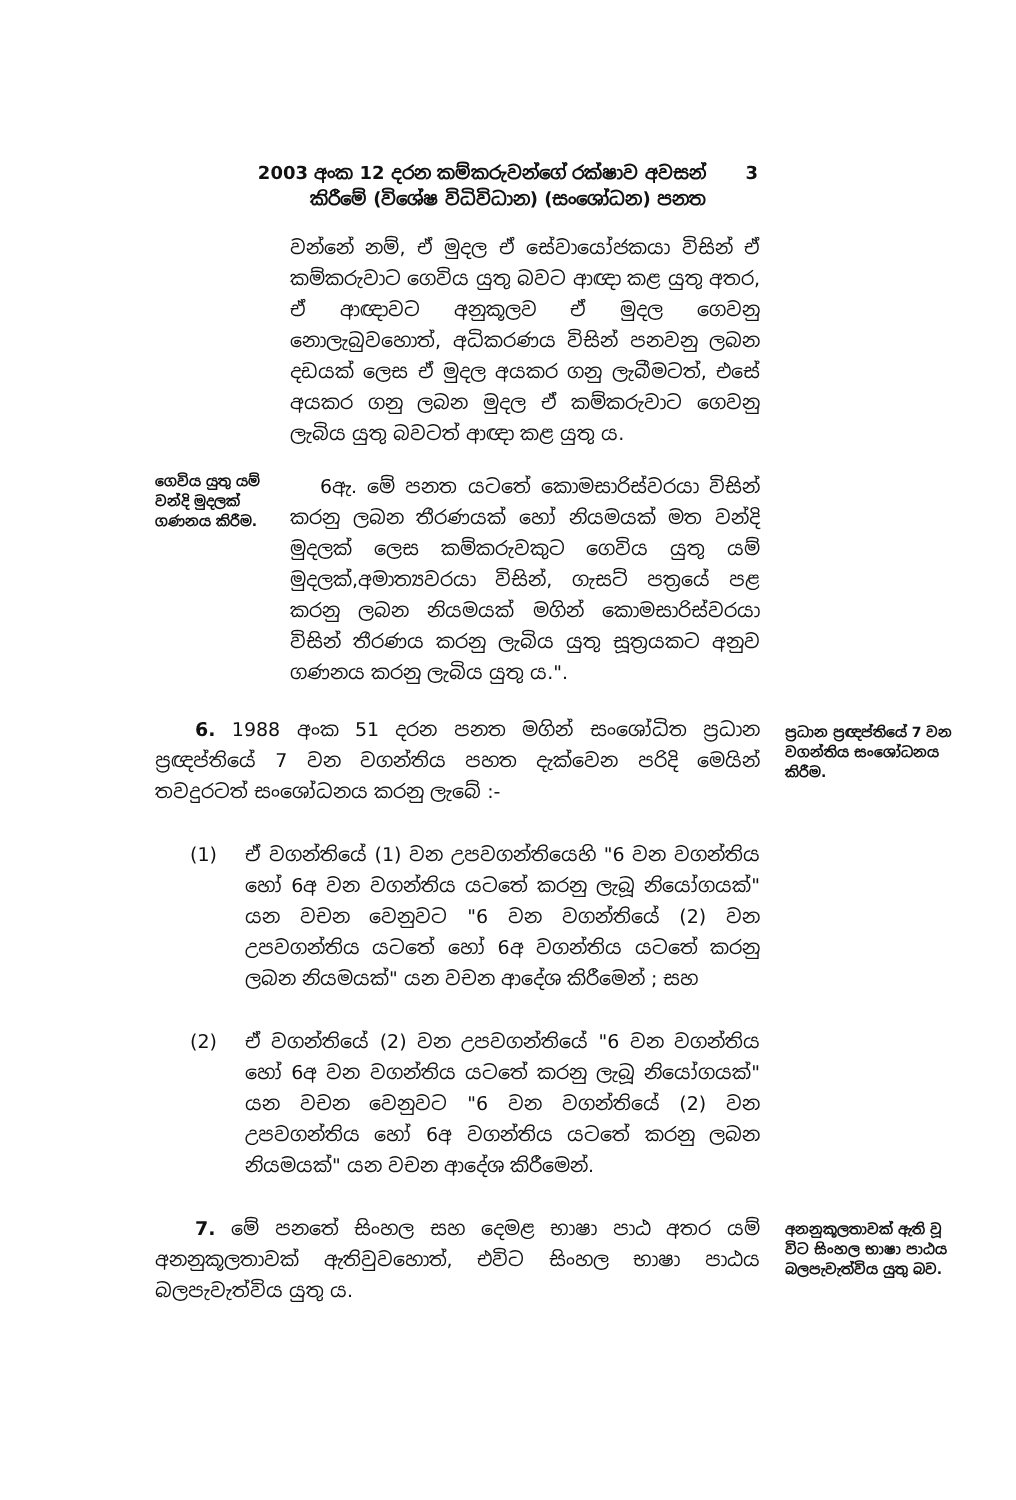2003 අංක 12 දරන කම්කරුවන්ගේ රක්ෂාව අවසන් 3
කිරීමේ (විශේෂ විධිවිධාන) (සංශෝධන) පනත
වන්නේ නම්, ඒ මුදල ඒ සේවායෝජකයා විසින් ඒ කම්කරුවාට ගෙවිය යුතු බවට ආඥා කළ යුතු අතර, ඒ ආඥාවට අනුකූලව ඒ මුදල ගෙවනු නොලැබුවහොත්, අධිකරණය විසින් පනවනු ලබන දඩයක් ලෙස ඒ මුදල අයකර ගනු ලැබීමටත්, එසේ අයකර ගනු ලබන මුදල ඒ කම්කරුවාට ගෙවනු ලැබිය යුතු බවටත් ආඥා කළ යුතු ය.
ගෙවිය යුතු යම් වන්දි මුදලක් ගණනය කිරීම.
6ඇ. මේ පනත යටතේ කොමසාරිස්වරයා විසින් කරනු ලබන තීරණයක් හෝ නියමයක් මත වන්දි මුදලක් ලෙස කම්කරුවකුට ගෙවිය යුතු යම් මුදලක්,අමාත්‍යවරයා විසින්, ගැසට් පත්‍රයේ පළ කරනු ලබන නියමයක් මගින් කොමසාරිස්වරයා විසින් තීරණය කරනු ලැබිය යුතු සූත්‍රයකට අනුව ගණනය කරනු ලැබිය යුතු ය.".
6. 1988 අංක 51 දරන පනත මගින් සංශෝධිත ප්‍රධාන ප්‍රඥප්තියේ 7 වන වගන්තිය පහත දැක්වෙන පරිදි මෙයින් තවදුරටත් සංශෝධනය කරනු ලැබේ :-
ප්‍රධාන ප්‍රඥප්තියේ 7 වන වගන්තිය සංශෝධනය කිරීම.
(1) ඒ වගන්තියේ (1) වන උපවගන්තියෙහි "6 වන වගන්තිය හෝ 6අ වන වගන්තිය යටතේ කරනු ලැබූ නියෝගයක්" යන වචන වෙනුවට "6 වන වගන්තියේ (2) වන උපවගන්තිය යටතේ හෝ 6අ වගන්තිය යටතේ කරනු ලබන නියමයක්" යන වචන ආදේශ කිරීමෙන් ; සහ
(2) ඒ වගන්තියේ (2) වන උපවගන්තියේ "6 වන වගන්තිය හෝ 6අ වන වගන්තිය යටතේ කරනු ලැබූ නියෝගයක්" යන වචන වෙනුවට "6 වන වගන්තියේ (2) වන උපවගන්තිය හෝ 6අ වගන්තිය යටතේ කරනු ලබන නියමයක්" යන වචන ආදේශ කිරීමෙන්.
7. මේ පනතේ සිංහල සහ දෙමළ භාෂා පාඨ අතර යම් අනනුකූලතාවක් ඇතිවුවහොත්, එවිට සිංහල භාෂා පාඨය බලපැවැත්විය යුතු ය.
අනනුකූලතාවක් ඇති වූ විට සිංහල භාෂා පාඨය බලපැවැත්විය යුතු බව.